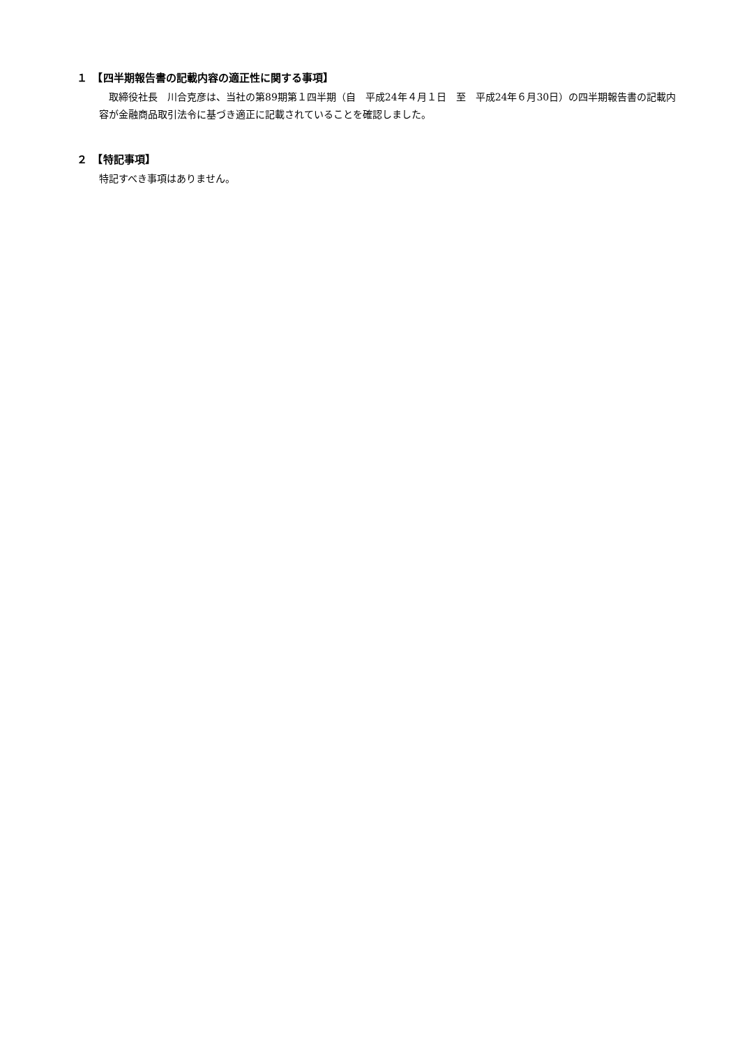１　【四半期報告書の記載内容の適正性に関する事項】
　取締役社長　川合克彦は、当社の第89期第１四半期（自　平成24年４月１日　至　平成24年６月30日）の四半期報告書の記載内容が金融商品取引法令に基づき適正に記載されていることを確認しました。
２　【特記事項】
特記すべき事項はありません。